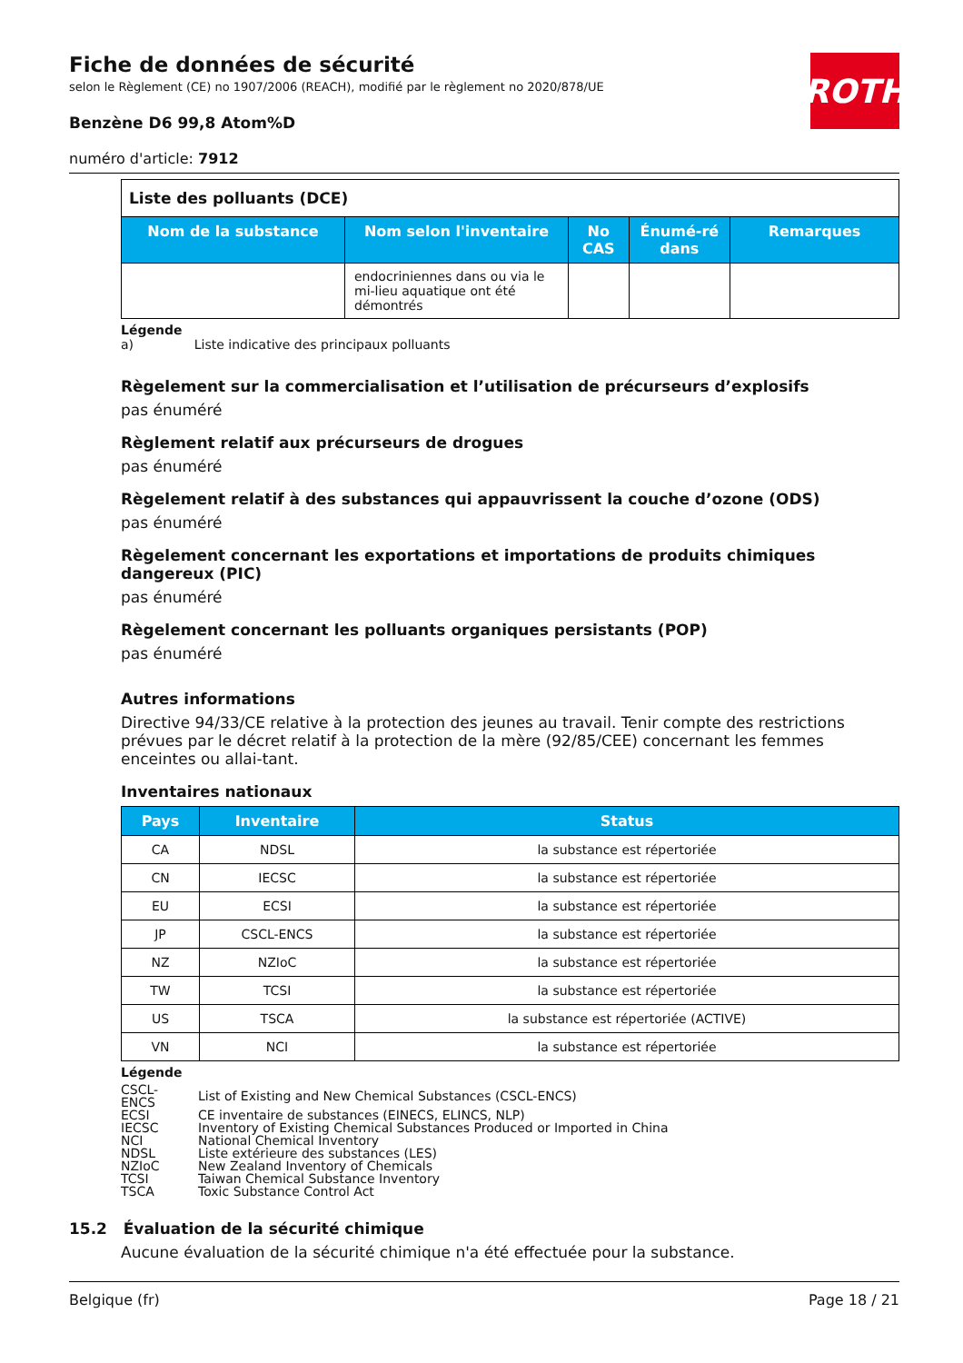ROTH
Fiche de données de sécurité
selon le Règlement (CE) no 1907/2006 (REACH), modifié par le règlement no 2020/878/UE
Benzène D6 99,8 Atom%D
numéro d'article: 7912
| Liste des polluants (DCE) | | | | |
| --- | --- | --- | --- | --- |
| Nom de la substance | Nom selon l'inventaire | No CAS | Énumé-ré dans | Remarques |
| | endocriniennes dans ou via le mi-lieu aquatique ont été démontrés | | | |
Légende
a) Liste indicative des principaux polluants
Règelement sur la commercialisation et l’utilisation de précurseurs d’explosifs
pas énuméré
Règlement relatif aux précurseurs de drogues
pas énuméré
Règelement relatif à des substances qui appauvrissent la couche d’ozone (ODS)
pas énuméré
Règelement concernant les exportations et importations de produits chimiques dangereux (PIC)
pas énuméré
Règelement concernant les polluants organiques persistants (POP)
pas énuméré
Autres informations
Directive 94/33/CE relative à la protection des jeunes au travail. Tenir compte des restrictions prévues par le décret relatif à la protection de la mère (92/85/CEE) concernant les femmes enceintes ou allai-tant.
Inventaires nationaux
| Pays | Inventaire | Status |
| --- | --- | --- |
| CA | NDSL | la substance est répertoriée |
| CN | IECSC | la substance est répertoriée |
| EU | ECSI | la substance est répertoriée |
| JP | CSCL-ENCS | la substance est répertoriée |
| NZ | NZIoC | la substance est répertoriée |
| TW | TCSI | la substance est répertoriée |
| US | TSCA | la substance est répertoriée (ACTIVE) |
| VN | NCI | la substance est répertoriée |
Légende
| CSCL-ENCS | List of Existing and New Chemical Substances (CSCL-ENCS) |
| ECSI | CE inventaire de substances (EINECS, ELINCS, NLP) |
| IECSC | Inventory of Existing Chemical Substances Produced or Imported in China |
| NCI | National Chemical Inventory |
| NDSL | Liste extérieure des substances (LES) |
| NZIoC | New Zealand Inventory of Chemicals |
| TCSI | Taiwan Chemical Substance Inventory |
| TSCA | Toxic Substance Control Act |
15.2 Évaluation de la sécurité chimique
Aucune évaluation de la sécurité chimique n'a été effectuée pour la substance.
Belgique (fr) Page 18 / 21